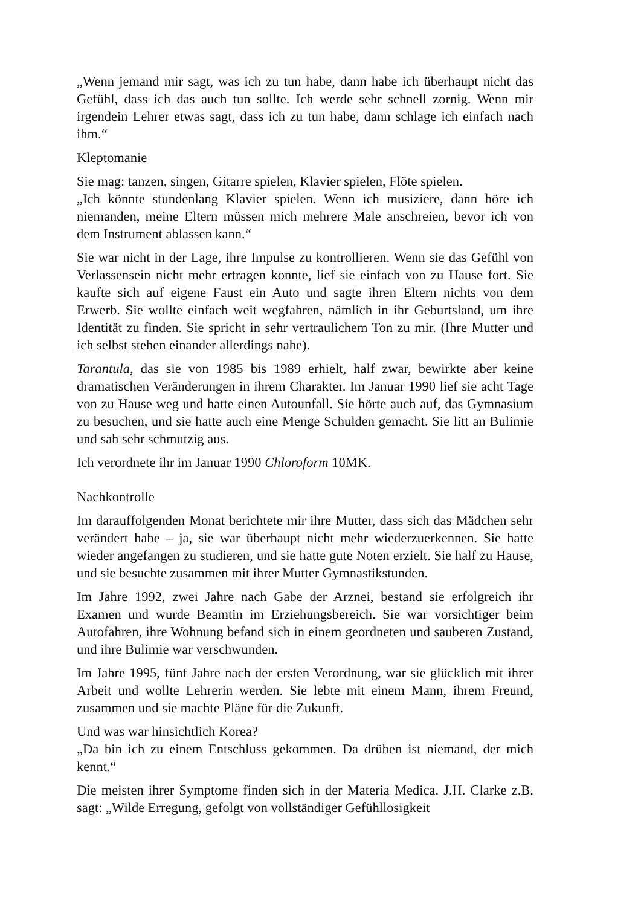„Wenn jemand mir sagt, was ich zu tun habe, dann habe ich überhaupt nicht das Gefühl, dass ich das auch tun sollte. Ich werde sehr schnell zornig. Wenn mir irgendein Lehrer etwas sagt, dass ich zu tun habe, dann schlage ich einfach nach ihm.“
Kleptomanie
Sie mag: tanzen, singen, Gitarre spielen, Klavier spielen, Flöte spielen.
„Ich könnte stundenlang Klavier spielen. Wenn ich musiziere, dann höre ich niemanden, meine Eltern müssen mich mehrere Male anschreien, bevor ich von dem Instrument ablassen kann.“
Sie war nicht in der Lage, ihre Impulse zu kontrollieren. Wenn sie das Gefühl von Verlassensein nicht mehr ertragen konnte, lief sie einfach von zu Hause fort. Sie kaufte sich auf eigene Faust ein Auto und sagte ihren Eltern nichts von dem Erwerb. Sie wollte einfach weit wegfahren, nämlich in ihr Geburtsland, um ihre Identität zu finden. Sie spricht in sehr vertraulichem Ton zu mir. (Ihre Mutter und ich selbst stehen einander allerdings nahe).
Tarantula, das sie von 1985 bis 1989 erhielt, half zwar, bewirkte aber keine dramatischen Veränderungen in ihrem Charakter. Im Januar 1990 lief sie acht Tage von zu Hause weg und hatte einen Autounfall. Sie hörte auch auf, das Gymnasium zu besuchen, und sie hatte auch eine Menge Schulden gemacht. Sie litt an Bulimie und sah sehr schmutzig aus.
Ich verordnete ihr im Januar 1990 Chloroform 10MK.
Nachkontrolle
Im darauffolgenden Monat berichtete mir ihre Mutter, dass sich das Mädchen sehr verändert habe – ja, sie war überhaupt nicht mehr wiederzuerkennen. Sie hatte wieder angefangen zu studieren, und sie hatte gute Noten erzielt. Sie half zu Hause, und sie besuchte zusammen mit ihrer Mutter Gymnastikstunden.
Im Jahre 1992, zwei Jahre nach Gabe der Arznei, bestand sie erfolgreich ihr Examen und wurde Beamtin im Erziehungsbereich. Sie war vorsichtiger beim Autofahren, ihre Wohnung befand sich in einem geordneten und sauberen Zustand, und ihre Bulimie war verschwunden.
Im Jahre 1995, fünf Jahre nach der ersten Verordnung, war sie glücklich mit ihrer Arbeit und wollte Lehrerin werden. Sie lebte mit einem Mann, ihrem Freund, zusammen und sie machte Pläne für die Zukunft.
Und was war hinsichtlich Korea?
„Da bin ich zu einem Entschluss gekommen. Da drüben ist niemand, der mich kennt.“
Die meisten ihrer Symptome finden sich in der Materia Medica. J.H. Clarke z.B. sagt: „Wilde Erregung, gefolgt von vollständiger Gefühllosigkeit